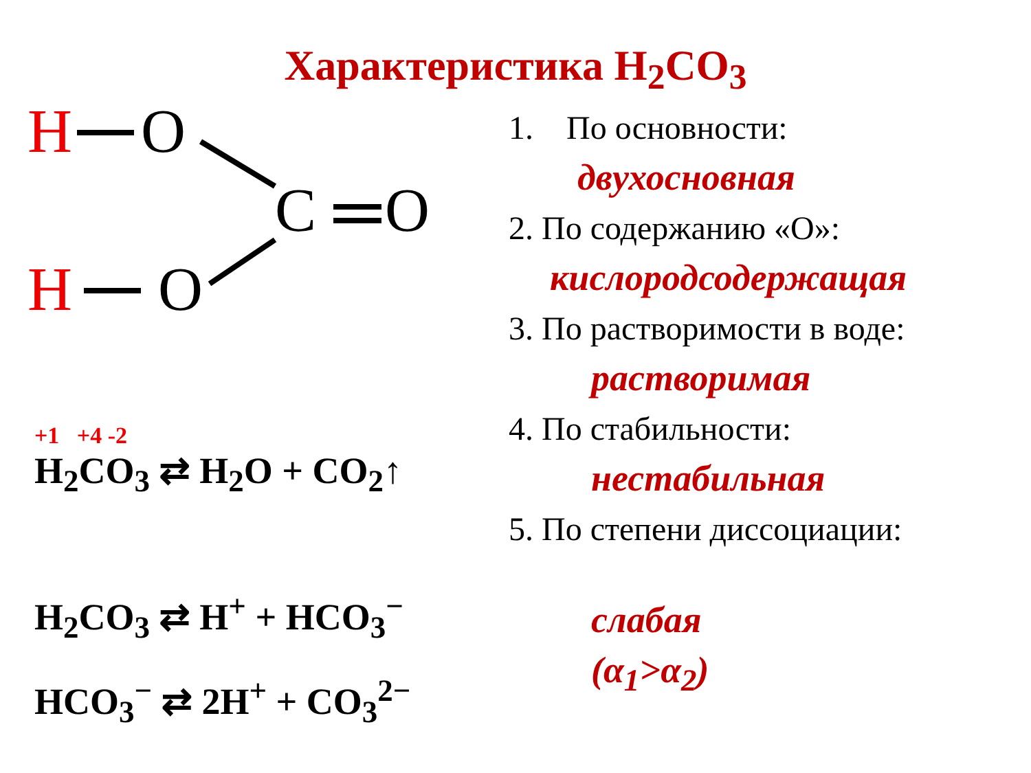Характеристика H<sub>2</sub>CO<sub>3</sub>
H
O
C
O
H
O
+1 +4 -2
H<sub>2</sub>CO<sub>3</sub> ⇄ H<sub>2</sub>O + CO<sub>2</sub>↑
H<sub>2</sub>CO<sub>3</sub> ⇄ H<sup>+</sup> + HCO<sub>3</sub><sup>−</sup>
HCO<sub>3</sub><sup>−</sup> ⇄ 2H<sup>+</sup> + CO<sub>3</sub><sup>2−</sup>
1. По основности:
двухосновная
2. По содержанию «О»:
кислородсодержащая
3. По растворимости в воде:
растворимая
4. По стабильности:
нестабильная
5. По степени диссоциации:
слабая
(α<sub>1</sub>>α<sub>2</sub>)